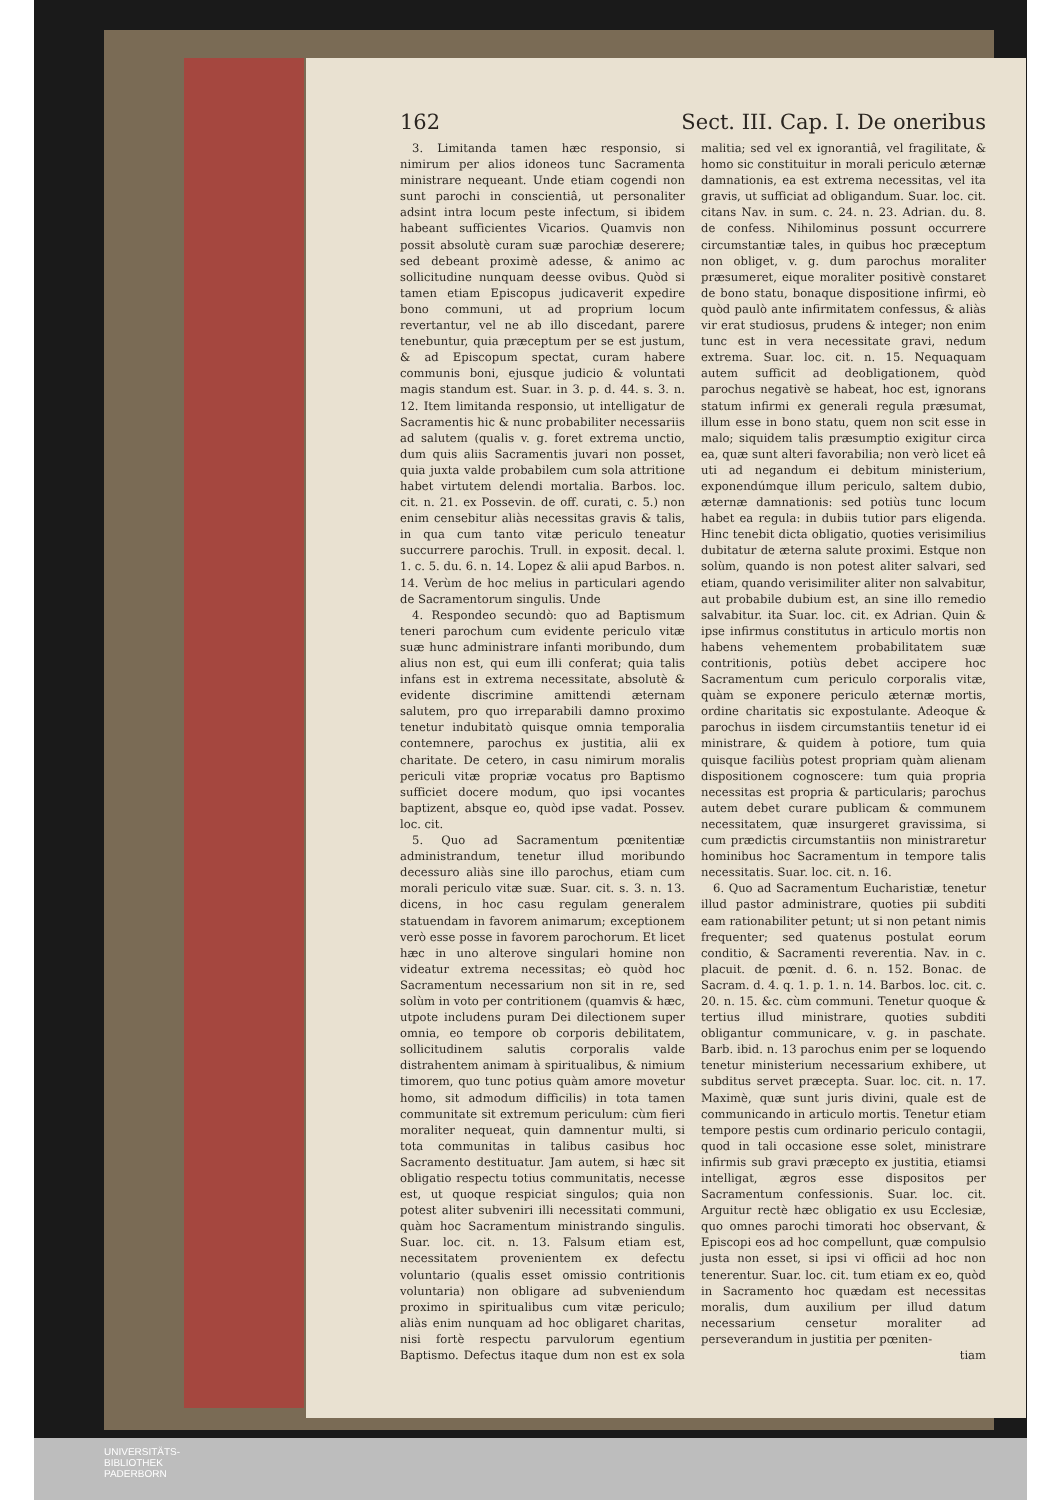162 Sect. III. Cap. I. De oneribus
3. Limitanda tamen hæc responsio, si nimirum per alios idoneos tunc Sacramenta ministrare nequeant. Unde etiam cogendi non sunt parochi in conscientiâ, ut personaliter adsint intra locum peste infectum, si ibidem habeant sufficientes Vicarios. Quamvis non possit absolutè curam suæ parochiæ deserere; sed debeant proximè adesse, & animo ac sollicitudine nunquam deesse ovibus. Quòd si tamen etiam Episcopus judicaverit expedire bono communi, ut ad proprium locum revertantur, vel ne ab illo discedant, parere tenebuntur, quia præceptum per se est justum, & ad Episcopum spectat, curam habere communis boni, ejusque judicio & voluntati magis standum est. Suar. in 3. p. d. 44. s. 3. n. 12. Item limitanda responsio, ut intelligatur de Sacramentis hic & nunc probabiliter necessariis ad salutem (qualis v. g. foret extrema unctio, dum quis aliis Sacramentis juvari non posset, quia juxta valde probabilem cum sola attritione habet virtutem delendi mortalia. Barbos. loc. cit. n. 21. ex Possevin. de off. curati, c. 5.) non enim censebitur aliàs necessitas gravis & talis, in qua cum tanto vitæ periculo teneatur succurrere parochis. Trull. in exposit. decal. l. 1. c. 5. du. 6. n. 14. Lopez & alii apud Barbos. n. 14. Verùm de hoc melius in particulari agendo de Sacramentorum singulis. Unde
4. Respondeo secundò: quo ad Baptismum teneri parochum cum evidente periculo vitæ suæ hunc administrare infanti moribundo, dum alius non est, qui eum illi conferat; quia talis infans est in extrema necessitate, absolutè & evidente discrimine amittendi æternam salutem, pro quo irreparabili damno proximo tenetur indubitatò quisque omnia temporalia contemnere, parochus ex justitia, alii ex charitate. De cetero, in casu nimirum moralis periculi vitæ propriæ vocatus pro Baptismo sufficiet docere modum, quo ipsi vocantes baptizent, absque eo, quòd ipse vadat. Possev. loc. cit.
5. Quo ad Sacramentum pœnitentiæ administrandum, tenetur illud moribundo decessuro aliàs sine illo parochus, etiam cum morali periculo vitæ suæ. Suar. cit. s. 3. n. 13. dicens, in hoc casu regulam generalem statuendam in favorem animarum; exceptionem verò esse posse in favorem parochorum. Et licet hæc in uno alterove singulari homine non videatur extrema necessitas; eò quòd hoc Sacramentum necessarium non sit in re, sed solùm in voto per contritionem (quamvis & hæc, utpote includens puram Dei dilectionem super omnia, eo tempore ob corporis debilitatem, sollicitudinem salutis corporalis valde distrahentem animam à spiritualibus, & nimium timorem, quo tunc potius quàm amore movetur homo, sit admodum difficilis) in tota tamen communitate sit extremum periculum: cùm fieri moraliter nequeat, quin damnentur multi, si tota communitas in talibus casibus hoc Sacramento destituatur. Jam autem, si hæc sit obligatio respectu totius communitatis, necesse est, ut quoque respiciat singulos; quia non potest aliter subveniri illi necessitati communi, quàm hoc Sacramentum ministrando singulis. Suar. loc. cit. n. 13. Falsum etiam est, necessitatem provenientem ex defectu voluntario (qualis esset omissio contritionis voluntaria) non obligare ad subveniendum proximo in spiritualibus cum vitæ periculo; aliàs enim nunquam ad hoc obligaret charitas, nisi fortè respectu parvulorum egentium Baptismo. Defectus itaque dum non est ex sola malitia; sed vel ex ignorantiâ, vel fragilitate, & homo sic constituitur in morali periculo æternæ damnationis, ea est extrema necessitas, vel ita gravis, ut sufficiat ad obligandum. Suar. loc. cit. citans Nav. in sum. c. 24. n. 23. Adrian. du. 8. de confess. Nihilominus possunt occurrere circumstantiæ tales, in quibus hoc præceptum non obliget, v. g. dum parochus moraliter præsumeret, eique moraliter positivè constaret de bono statu, bonaque dispositione infirmi, eò quòd paulò ante infirmitatem confessus, & aliàs vir erat studiosus, prudens & integer; non enim tunc est in vera necessitate gravi, nedum extrema. Suar. loc. cit. n. 15. Nequaquam autem sufficit ad deobligationem, quòd parochus negativè se habeat, hoc est, ignorans statum infirmi ex generali regula præsumat, illum esse in bono statu, quem non scit esse in malo; siquidem talis præsumptio exigitur circa ea, quæ sunt alteri favorabilia; non verò licet eâ uti ad negandum ei debitum ministerium, exponendúmque illum periculo, saltem dubio, æternæ damnationis: sed potiùs tunc locum habet ea regula: in dubiis tutior pars eligenda. Hinc tenebit dicta obligatio, quoties verisimilius dubitatur de æterna salute proximi. Estque non solùm, quando is non potest aliter salvari, sed etiam, quando verisimiliter aliter non salvabitur, aut probabile dubium est, an sine illo remedio salvabitur. ita Suar. loc. cit. ex Adrian. Quin & ipse infirmus constitutus in articulo mortis non habens vehementem probabilitatem suæ contritionis, potiùs debet accipere hoc Sacramentum cum periculo corporalis vitæ, quàm se exponere periculo æternæ mortis, ordine charitatis sic expostulante. Adeoque & parochus in iisdem circumstantiis tenetur id ei ministrare, & quidem à potiore, tum quia quisque faciliùs potest propriam quàm alienam dispositionem cognoscere: tum quia propria necessitas est propria & particularis; parochus autem debet curare publicam & communem necessitatem, quæ insurgeret gravissima, si cum prædictis circumstantiis non ministraretur hominibus hoc Sacramentum in tempore talis necessitatis. Suar. loc. cit. n. 16.
6. Quo ad Sacramentum Eucharistiæ, tenetur illud pastor administrare, quoties pii subditi eam rationabiliter petunt; ut si non petant nimis frequenter; sed quatenus postulat eorum conditio, & Sacramenti reverentia. Nav. in c. placuit. de pœnit. d. 6. n. 152. Bonac. de Sacram. d. 4. q. 1. p. 1. n. 14. Barbos. loc. cit. c. 20. n. 15. &c. cùm communi. Tenetur quoque & tertius illud ministrare, quoties subditi obligantur communicare, v. g. in paschate. Barb. ibid. n. 13 parochus enim per se loquendo tenetur ministerium necessarium exhibere, ut subditus servet præcepta. Suar. loc. cit. n. 17. Maximè, quæ sunt juris divini, quale est de communicando in articulo mortis. Tenetur etiam tempore pestis cum ordinario periculo contagii, quod in tali occasione esse solet, ministrare infirmis sub gravi præcepto ex justitia, etiamsi intelligat, ægros esse dispositos per Sacramentum confessionis. Suar. loc. cit. Arguitur rectè hæc obligatio ex usu Ecclesiæ, quo omnes parochi timorati hoc observant, & Episcopi eos ad hoc compellunt, quæ compulsio justa non esset, si ipsi vi officii ad hoc non tenerentur. Suar. loc. cit. tum etiam ex eo, quòd in Sacramento hoc quædam est necessitas moralis, dum auxilium per illud datum necessarium censetur moraliter ad perseverandum in justitia per pœniten-
tiam
UNIVERSITÄTS-
BIBLIOTHEK
PADERBORN